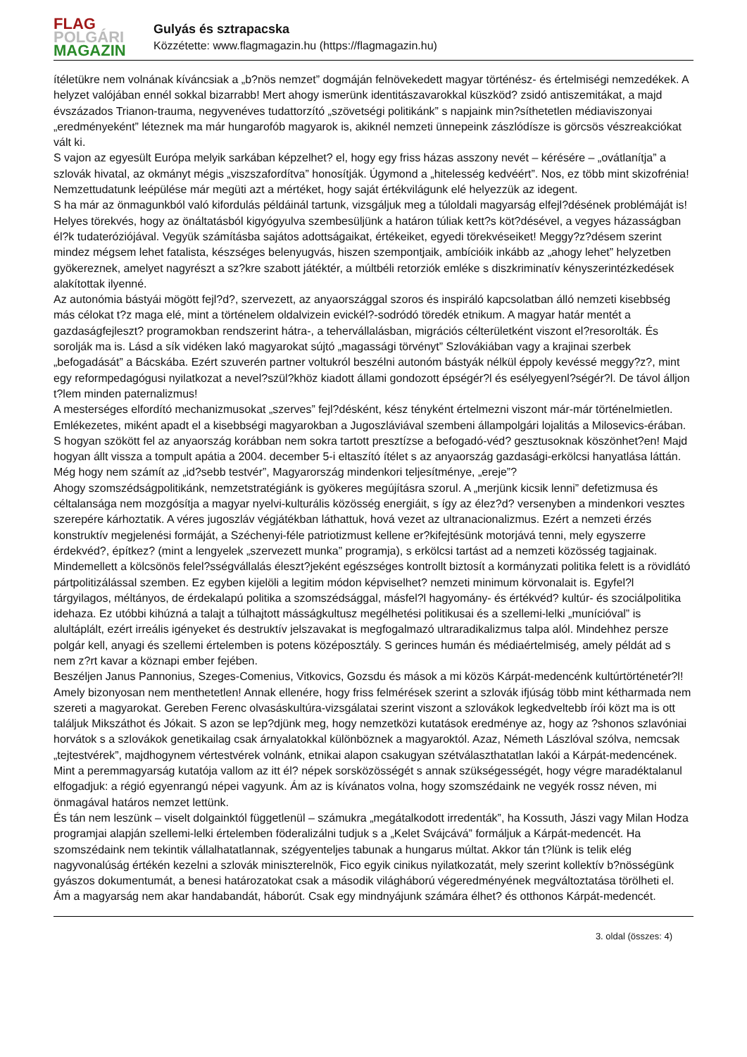FLAG
POLGÁRI
MAGAZIN
Gulyás és sztrapacska
Közzétette: www.flagmagazin.hu (https://flagmagazin.hu)
ítéletükre nem volnának kíváncsiak a „b?nös nemzet” dogmáján felnövekedett magyar történész- és értelmiségi nemzedékek. A helyzet valójában ennél sokkal bizarrabb! Mert ahogy ismerünk identitászavarokkal küszköd? zsidó antiszemitákat, a majd évszázados Trianon-trauma, negyvenéves tudattorzító „szövetségi politikánk” s napjaink min?síthetetlen médiaviszonyai „eredményeként” léteznek ma már hungarofób magyarok is, akiknél nemzeti ünnepeink zászlódísze is görcsös vészreakciókat vált ki.
S vajon az egyesült Európa melyik sarkában képzelhet? el, hogy egy friss házas asszony nevét – kérésére – „ovátlanítja” a szlovák hivatal, az okmányt mégis „viszszafordítva” honosítják. Úgymond a „hitelesség kedvéért”. Nos, ez több mint skizofrénia! Nemzettudatunk leépülése már megüti azt a mértéket, hogy saját értékvilágunk elé helyezzük az idegent.
S ha már az önmagunkból való kifordulás példáinál tartunk, vizsgáljuk meg a túloldali magyarság elfejl?désének problémáját is! Helyes törekvés, hogy az önáltatásból kigyógyulva szembesüljünk a határon túliak kett?s köt?désével, a vegyes házasságban él?k tudateróziójával. Vegyük számításba sajátos adottságaikat, értékeiket, egyedi törekvéseiket! Meggy?z?désem szerint mindez mégsem lehet fatalista, készséges belenyugvás, hiszen szempontjaik, ambícióik inkább az „ahogy lehet” helyzetben gyökereznek, amelyet nagyrészt a sz?kre szabott játéktér, a múltbéli retorziók emléke s diszkriminatív kényszerintézkedések alakítottak ilyenné.
Az autonómia bástyái mögött fejl?d?, szervezett, az anyaországgal szoros és inspiráló kapcsolatban álló nemzeti kisebbség más célokat t?z maga elé, mint a történelem oldalvizein evickél?-sodródó töredék etnikum. A magyar határ mentét a gazdaságfejleszt? programokban rendszerint hátra-, a tehervállalásban, migrációs célterületként viszont el?resorolták. És sorolják ma is. Lásd a sík vidéken lakó magyarokat sújtó „magassági törvényt” Szlovákiában vagy a krajinai szerbek „befogadását” a Bácskába. Ezért szuverén partner voltukról beszélni autonóm bástyák nélkül éppoly kevéssé meggy?z?, mint egy reformpedagógusi nyilatkozat a nevel?szül?khöz kiadott állami gondozott épségér?l és esélyegyenl?ségér?l. De távol álljon t?lem minden paternalizmus!
A mesterséges elfordító mechanizmusokat „szerves” fejl?désként, kész tényként értelmezni viszont már-már történelmietlen. Emlékezetes, miként apadt el a kisebbségi magyarokban a Jugoszláviával szembeni állampolgári lojalitás a Milosevics-érában. S hogyan szökött fel az anyaország korábban nem sokra tartott presztízse a befogadó-véd? gesztusoknak köszönhet?en! Majd hogyan állt vissza a tompult apátia a 2004. december 5-i eltaszító ítélet s az anyaország gazdasági-erkölcsi hanyatlása láttán. Még hogy nem számít az „id?sebb testvér”, Magyarország mindenkori teljesítménye, „ereje”?
Ahogy szomszédságpolitikánk, nemzetstratégiánk is gyökeres megújításra szorul. A „merjünk kicsik lenni” defetizmusa és céltalansága nem mozgósítja a magyar nyelvi-kulturális közösség energiáit, s így az élez?d? versenyben a mindenkori vesztes szerepére kárhoztatik. A véres jugoszláv végjátékban láthattuk, hová vezet az ultranacionalizmus. Ezért a nemzeti érzés konstruktív megjelenési formáját, a Széchenyi-féle patriotizmust kellene er?kifejtésünk motorjává tenni, mely egyszerre érdekvéd?, építkez? (mint a lengyelek „szervezett munka” programja), s erkölcsi tartást ad a nemzeti közösség tagjainak. Mindemellett a kölcsönös felel?sségvállalás éleszt?jeként egészséges kontrollt biztosít a kormányzati politika felett is a rövidlátó pártpolitizálással szemben. Ez egyben kijelöli a legitim módon képviselhet? nemzeti minimum körvonalait is. Egyfel?l tárgyilagos, méltányos, de érdekalapú politika a szomszédsággal, másfel?l hagyomány- és értékvéd? kultúr- és szociálpolitika idehaza. Ez utóbbi kihúzná a talajt a túlhajtott másságkultusz megélhetési politikusai és a szellemi-lelki „munícióval” is alultáplált, ezért irreális igényeket és destruktív jelszavakat is megfogalmazó ultraradikalizmus talpa alól. Mindehhez persze polgár kell, anyagi és szellemi értelemben is potens középosztály. S gerinces humán és médiaértelmiség, amely példát ad s nem z?rt kavar a köznapi ember fejében.
Beszéljen Janus Pannonius, Szeges-Comenius, Vitkovics, Gozsdu és mások a mi közös Kárpát-medencénk kultúrtörténetér?l! Amely bizonyosan nem menthetetlen! Annak ellenére, hogy friss felmérések szerint a szlovák ifjúság több mint kétharmada nem szereti a magyarokat. Gereben Ferenc olvasáskultúra-vizsgálatai szerint viszont a szlovákok legkedveltebb írói közt ma is ott találjuk Mikszáthot és Jókait. S azon se lep?djünk meg, hogy nemzetközi kutatások eredménye az, hogy az ?shonos szlavóniai horvátok s a szlovákok genetikailag csak árnyalatokkal különböznek a magyaroktól. Azaz, Németh Lászlóval szólva, nemcsak „tejtestvérek”, majdhogynem vértestvérek volnánk, etnikai alapon csakugyan szétválaszthatatlan lakói a Kárpát-medencének.
Mint a peremmagyarság kutatója vallom az itt él? népek sorsközösségét s annak szükségességét, hogy végre maradéktalanul elfogadjuk: a régió egyenrangú népei vagyunk. Ám az is kívánatos volna, hogy szomszédaink ne vegyék rossz néven, mi önmagával határos nemzet lettünk.
És tán nem leszünk – viselt dolgainktól függetlenül – számukra „megátalkodott irredenták”, ha Kossuth, Jászi vagy Milan Hodza programjai alapján szellemi-lelki értelemben föderalizálni tudjuk s a „Kelet Svájcává” formáljuk a Kárpát-medencét. Ha szomszédaink nem tekintik vállalhatatlannak, szégyenteljes tabunak a hungarus múltat. Akkor tán t?lünk is telik elég nagyvonalúság értékén kezelni a szlovák miniszterelnök, Fico egyik cinikus nyilatkozatát, mely szerint kollektív b?nösségünk gyászos dokumentumát, a benesi határozatokat csak a második világháború végeredményének megváltoztatása törölheti el.
Ám a magyarság nem akar handabandát, háborút. Csak egy mindnyájunk számára élhet? és otthonos Kárpát-medencét.
3. oldal (összes: 4)